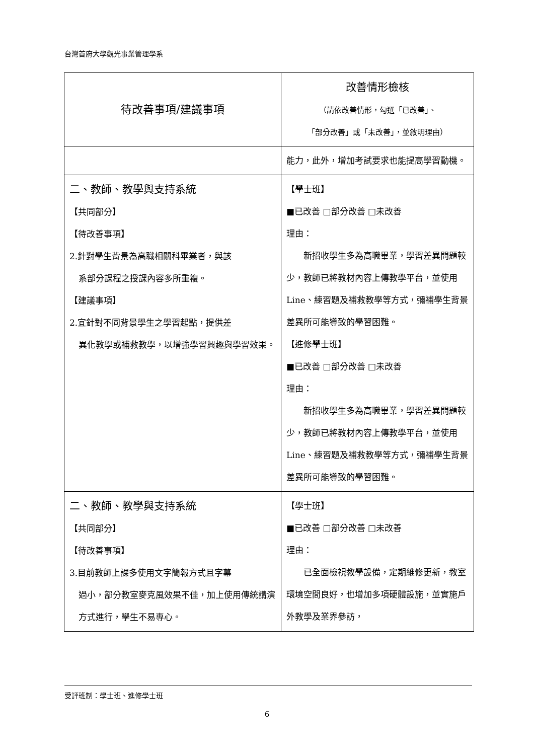台灣首府大學觀光事業管理學系
| 待改善事項/建議事項 | 改善情形檢核 （請依改善情形，勾選「已改善」、 「部分改善」或「未改善」，並敘明理由） |
| --- | --- |
| | 能力，此外，增加考試要求也能提高學習動機。 |
| 二、教師、教學與支持系統 【共同部分】 【待改善事項】 2.針對學生背景為高職相關科畢業者，與該 系部分課程之授課內容多所重複。 【建議事項】 2.宜針對不同背景學生之學習起點，提供差 異化教學或補救教學，以增強學習興趣與學習效果。 | 【學士班】 ■已改善 □部分改善 □未改善 理由： 新招收學生多為高職畢業，學習差異問題較少，教師已將教材內容上傳教學平台，並使用 Line、練習題及補救教學等方式，彌補學生背景差異所可能導致的學習困難。 【進修學士班】 ■已改善 □部分改善 □未改善 理由： 新招收學生多為高職畢業，學習差異問題較少，教師已將教材內容上傳教學平台，並使用 Line、練習題及補救教學等方式，彌補學生背景差異所可能導致的學習困難。 |
| 二、教師、教學與支持系統 【共同部分】 【待改善事項】 3.目前教師上課多使用文字簡報方式且字幕 過小，部分教室麥克風效果不佳，加上使用傳統講演方式進行，學生不易專心。 | 【學士班】 ■已改善 □部分改善 □未改善 理由： 已全面檢視教學設備，定期維修更新，教室環境空間良好，也增加多項硬體設施，並實施戶外教學及業界參訪， |
受評班制：學士班、進修學士班
6